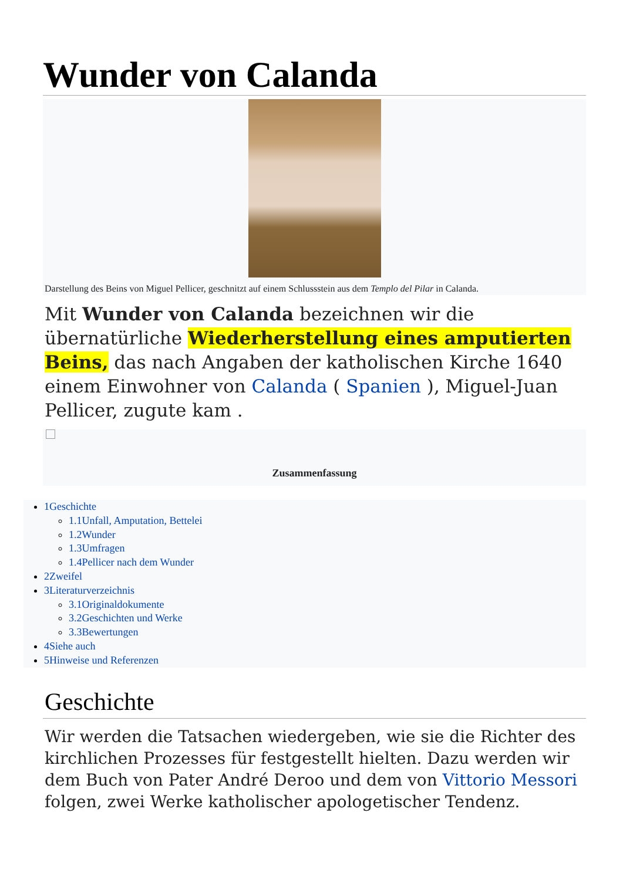Wunder von Calanda
Darstellung des Beins von Miguel Pellicer, geschnitzt auf einem Schlussstein aus dem Templo del Pilar in Calanda.
Mit Wunder von Calanda bezeichnen wir die übernatürliche Wiederherstellung eines amputierten Beins, das nach Angaben der katholischen Kirche 1640 einem Einwohner von Calanda ( Spanien ), Miguel-Juan Pellicer, zugute kam .
Zusammenfassung
1Geschichte
1.1Unfall, Amputation, Bettelei
1.2Wunder
1.3Umfragen
1.4Pellicer nach dem Wunder
2Zweifel
3Literaturverzeichnis
3.1Originaldokumente
3.2Geschichten und Werke
3.3Bewertungen
4Siehe auch
5Hinweise und Referenzen
Geschichte
Wir werden die Tatsachen wiedergeben, wie sie die Richter des kirchlichen Prozesses für festgestellt hielten. Dazu werden wir dem Buch von Pater André Deroo und dem von Vittorio Messori folgen, zwei Werke katholischer apologetischer Tendenz.